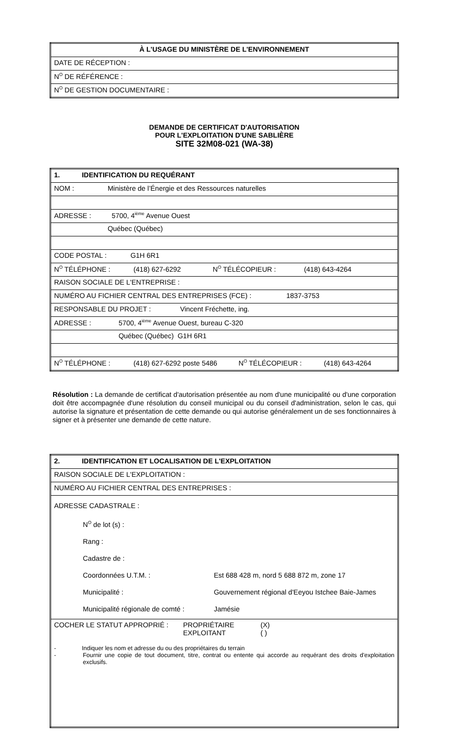| À L'USAGE DU MINISTÈRE DE L'ENVIRONNEMENT |
| DATE DE RÉCEPTION : |
| N<sup>O</sup> DE RÉFÉRENCE : |
| N<sup>O</sup> DE GESTION DOCUMENTAIRE : |
DEMANDE DE CERTIFICAT D'AUTORISATION
POUR L'EXPLOITATION D'UNE SABLIÈRE
SITE 32M08-021 (WA-38)
| 1. IDENTIFICATION DU REQUÉRANT |
| NOM : Ministère de l’Énergie et des Ressources naturelles |
| ADRESSE : 5700, 4<sup>ième</sup> Avenue Ouest |
| Québec (Québec) |
| CODE POSTAL : G1H 6R1 |
| N<sup>O</sup> TÉLÉPHONE : (418) 627-6292 N<sup>O</sup> TÉLÉCOPIEUR : (418) 643-4264 |
| RAISON SOCIALE DE L'ENTREPRISE : |
| NUMÉRO AU FICHIER CENTRAL DES ENTREPRISES (FCE) : 1837-3753 |
| RESPONSABLE DU PROJET : Vincent Fréchette, ing. |
| ADRESSE : 5700, 4<sup>ième</sup> Avenue Ouest, bureau C-320 |
| Québec (Québec) G1H 6R1 |
| N<sup>O</sup> TÉLÉPHONE : (418) 627-6292 poste 5486 N<sup>O</sup> TÉLÉCOPIEUR : (418) 643-4264 |
Résolution : La demande de certificat d'autorisation présentée au nom d'une municipalité ou d'une corporation doit être accompagnée d'une résolution du conseil municipal ou du conseil d'administration, selon le cas, qui autorise la signature et présentation de cette demande ou qui autorise généralement un de ses fonctionnaires à signer et à présenter une demande de cette nature.
| 2. IDENTIFICATION ET LOCALISATION DE L'EXPLOITATION |
| RAISON SOCIALE DE L'EXPLOITATION : |
| NUMÉRO AU FICHIER CENTRAL DES ENTREPRISES : |
| ADRESSE CADASTRALE : N<sup>O</sup> de lot (s) : Rang : Cadastre de : Coordonnées U.T.M. : Est 688 428 m, nord 5 688 872 m, zone 17 Municipalité : Gouvernement régional d'Eeyou Istchee Baie-James Municipalité régionale de comté : Jamésie |
| COCHER LE STATUT APPROPRIÉ : PROPRIÉTAIRE (X) EXPLOITANT ( ) - Indiquer les nom et adresse du ou des propriétaires du terrain - Fournir une copie de tout document, titre, contrat ou entente qui accorde au requérant des droits d'exploitation exclusifs. |